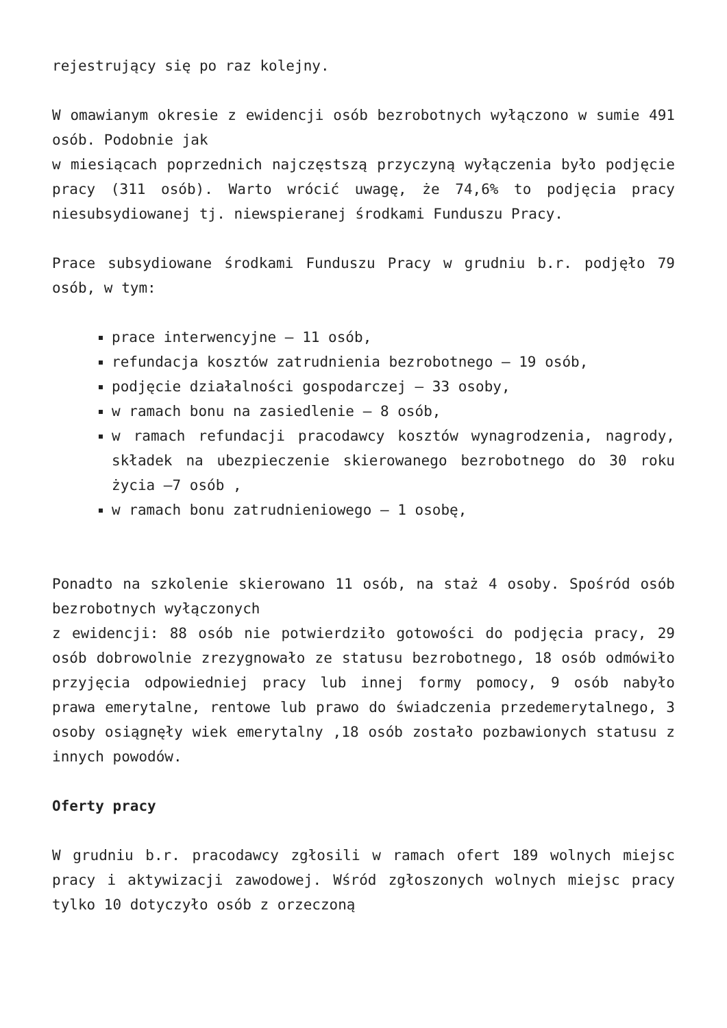rejestrujący się po raz kolejny.
W omawianym okresie z ewidencji osób bezrobotnych wyłączono w sumie 491 osób. Podobnie jak
w miesiącach poprzednich najczęstszą przyczyną wyłączenia było podjęcie pracy (311 osób). Warto wrócić uwagę, że 74,6% to podjęcia pracy niesubsydiowanej tj. niewspieranej środkami Funduszu Pracy.
Prace subsydiowane środkami Funduszu Pracy w grudniu b.r. podjęło 79 osób, w tym:
prace interwencyjne – 11 osób,
refundacja kosztów zatrudnienia bezrobotnego – 19 osób,
podjęcie działalności gospodarczej – 33 osoby,
w ramach bonu na zasiedlenie – 8 osób,
w ramach refundacji pracodawcy kosztów wynagrodzenia, nagrody, składek na ubezpieczenie skierowanego bezrobotnego do 30 roku życia –7 osób ,
w ramach bonu zatrudnieniowego – 1 osobę,
Ponadto na szkolenie skierowano 11 osób, na staż 4 osoby. Spośród osób bezrobotnych wyłączonych
z ewidencji: 88 osób nie potwierdziło gotowości do podjęcia pracy, 29 osób dobrowolnie zrezygnowało ze statusu bezrobotnego, 18 osób odmówiło przyjęcia odpowiedniej pracy lub innej formy pomocy, 9 osób nabyło prawa emerytalne, rentowe lub prawo do świadczenia przedemerytalnego, 3 osoby osiągnęły wiek emerytalny ,18 osób zostało pozbawionych statusu z innych powodów.
Oferty pracy
W grudniu b.r. pracodawcy zgłosili w ramach ofert 189 wolnych miejsc pracy i aktywizacji zawodowej. Wśród zgłoszonych wolnych miejsc pracy tylko 10 dotyczyło osób z orzeczoną